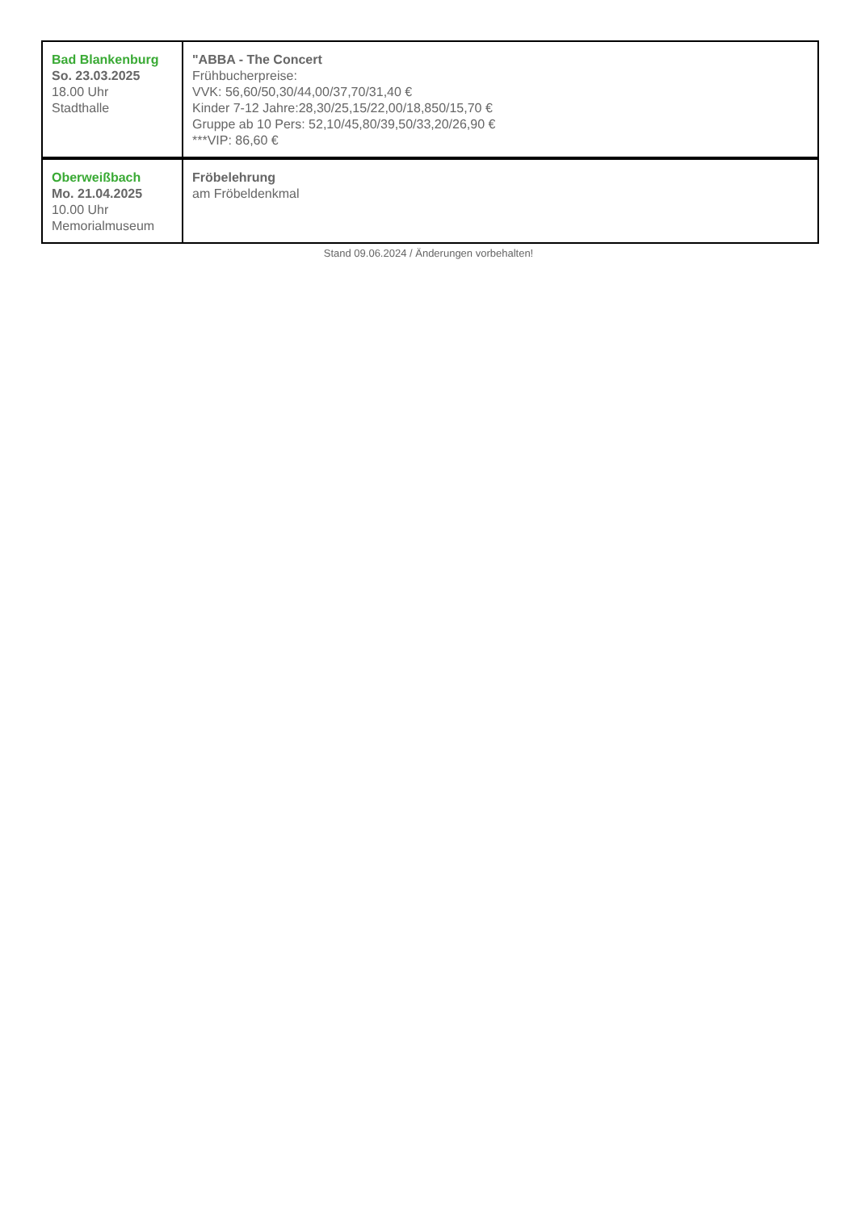| Bad Blankenburg So. 23.03.2025 18.00 Uhr Stadthalle | "ABBA - The Concert Frühbucherpreise: VVK: 56,60/50,30/44,00/37,70/31,40 € Kinder 7-12 Jahre:28,30/25,15/22,00/18,850/15,70 € Gruppe ab 10 Pers: 52,10/45,80/39,50/33,20/26,90 € ***VIP: 86,60 € |
| Oberweißbach Mo. 21.04.2025 10.00 Uhr Memorialmuseum | Fröbelehrung am Fröbeldenkmal |
Stand 09.06.2024 / Änderungen vorbehalten!